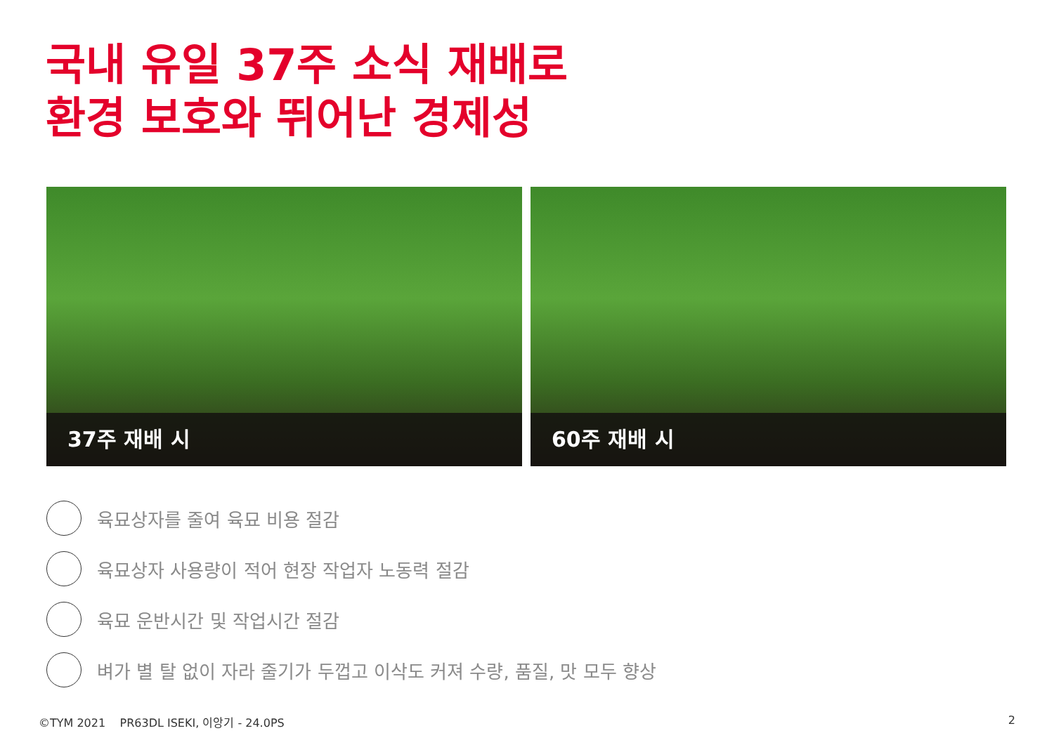국내 유일 37주 소식 재배로
환경 보호와 뛰어난 경제성
37주 재배 시
60주 재배 시
육묘상자를 줄여 육묘 비용 절감
육묘상자 사용량이 적어 현장 작업자 노동력 절감
육묘 운반시간 및 작업시간 절감
벼가 별 탈 없이 자라 줄기가 두껍고 이삭도 커져 수량, 품질, 맛 모두 향상
©TYM 2021 PR63DL ISEKI, 이앙기 - 24.0PS
2